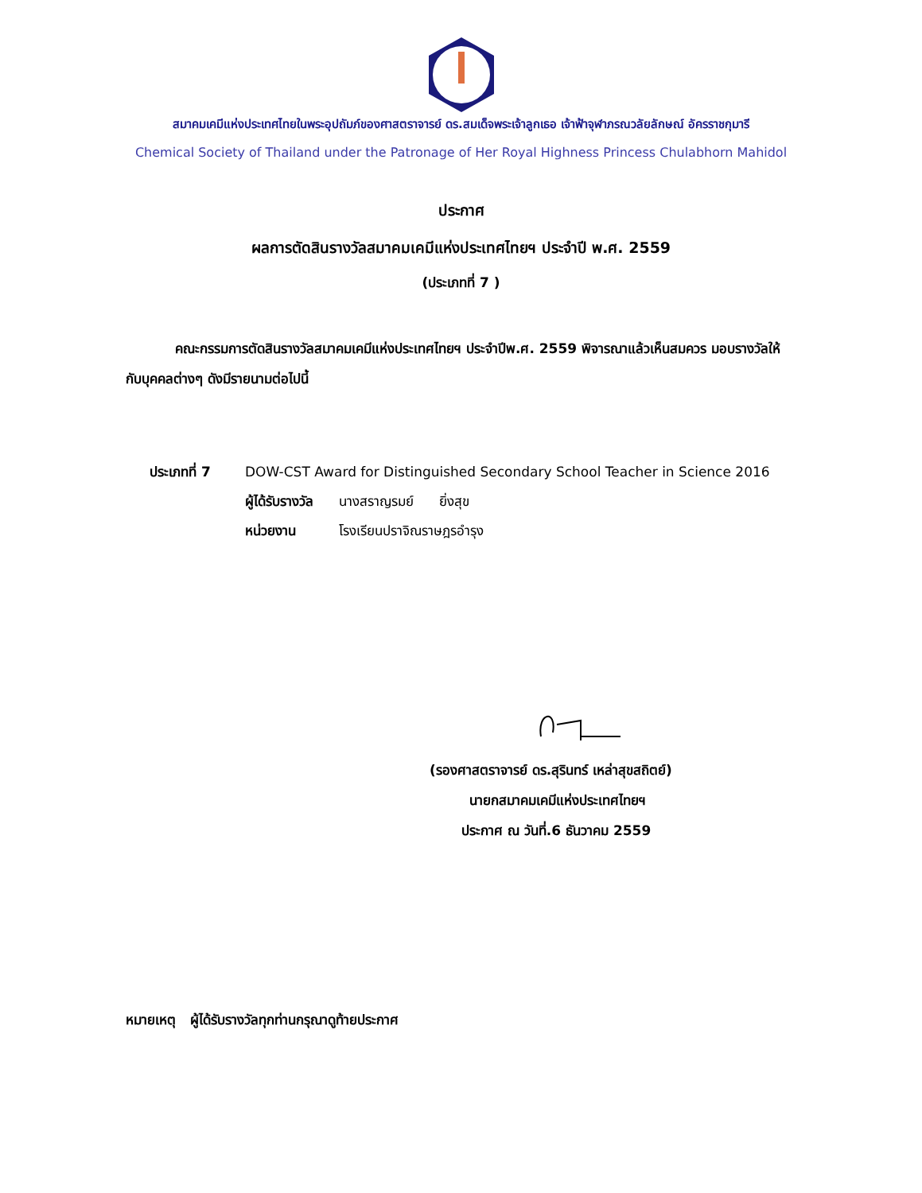สมาคมเคมีแห่งประเทศไทยในพระอุปถัมภ์ของศาสตราจารย์ ดร.สมเด็จพระเจ้าลูกเธอ เจ้าฟ้าจุฬาภรณวลัยลักษณ์ อัครราชกุมารี
Chemical Society of Thailand under the Patronage of Her Royal Highness Princess Chulabhorn Mahidol
ประกาศ
ผลการตัดสินรางวัลสมาคมเคมีแห่งประเทศไทยฯ ประจำปี พ.ศ. 2559
(ประเภทที่ 7 )
คณะกรรมการตัดสินรางวัลสมาคมเคมีแห่งประเทศไทยฯ ประจำปีพ.ศ. 2559 พิจารณาแล้วเห็นสมควร มอบรางวัลให้กับบุคคลต่างๆ ดังมีรายนามต่อไปนี้
ประเภทที่ 7 DOW-CST Award for Distinguished Secondary School Teacher in Science 2016
ผู้ได้รับรางวัล นางสราญรมย์ ยิ่งสุข
หน่วยงาน โรงเรียนปราจิณราษฎรอำรุง
(รองศาสตราจารย์ ดร.สุรินทร์ เหล่าสุขสถิตย์)
นายกสมาคมเคมีแห่งประเทศไทยฯ
ประกาศ ณ วันที่.6 ธันวาคม 2559
หมายเหตุ ผู้ได้รับรางวัลทุกท่านกรุณาดูท้ายประกาศ